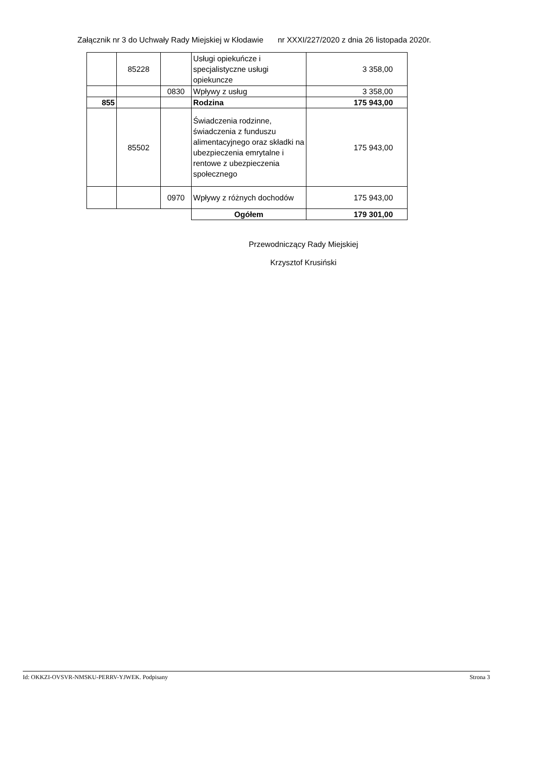Załącznik nr 3 do Uchwały Rady Miejskiej w Kłodawie nr XXXI/227/2020 z dnia 26 listopada 2020r.
| | 85228 | | Usługi opiekuńcze i specjalistyczne usługi opiekuncze | 3 358,00 |
| | | 0830 | Wpływy z usług | 3 358,00 |
| 855 | | | Rodzina | 175 943,00 |
| | 85502 | | Świadczenia rodzinne, świadczenia z funduszu alimentacyjnego oraz składki na ubezpieczenia emrytalne i rentowe z ubezpieczenia społecznego | 175 943,00 |
| | | 0970 | Wpływy z różnych dochodów | 175 943,00 |
| | | | Ogółem | 179 301,00 |
Przewodniczący Rady Miejskiej
Krzysztof Krusiński
Id: OKKZI-OVSVR-NMSKU-PERRV-YJWEK. Podpisany Strona 3